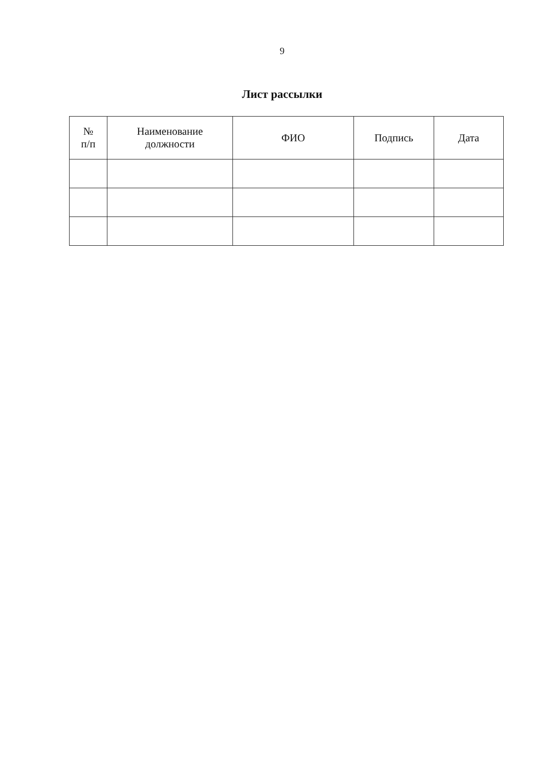9
Лист рассылки
| № п/п | Наименование должности | ФИО | Подпись | Дата |
| --- | --- | --- | --- | --- |